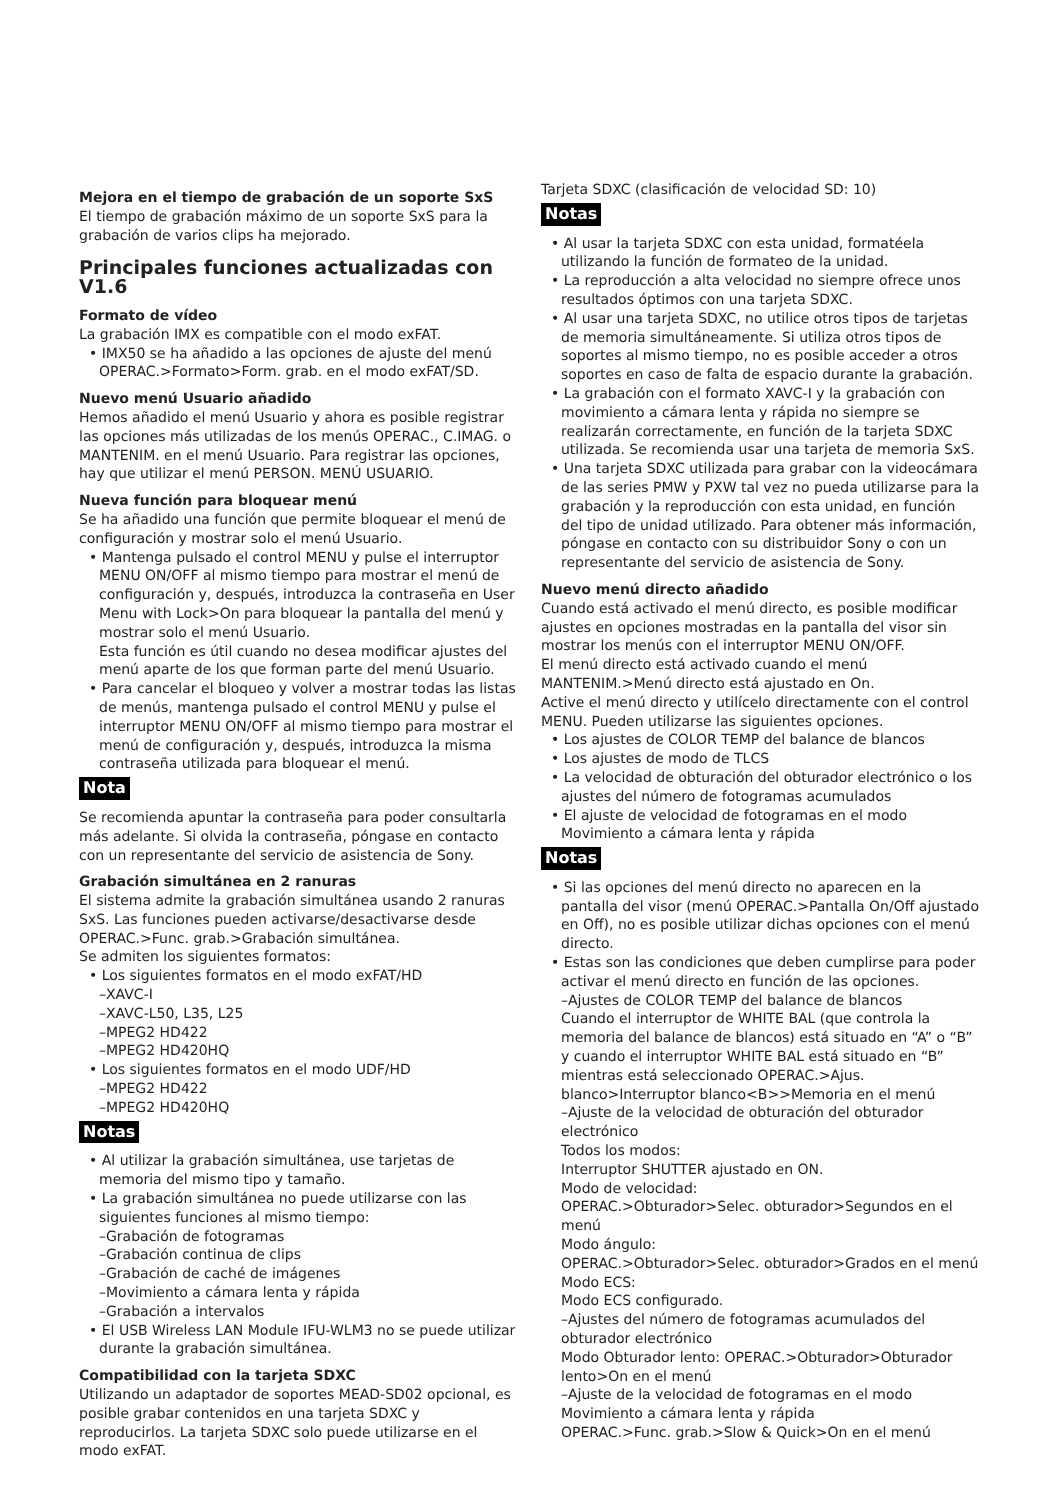Mejora en el tiempo de grabación de un soporte SxS
El tiempo de grabación máximo de un soporte SxS para la grabación de varios clips ha mejorado.
Principales funciones actualizadas con V1.6
Formato de vídeo
La grabación IMX es compatible con el modo exFAT.
• IMX50 se ha añadido a las opciones de ajuste del menú OPERAC.>Formato>Form. grab. en el modo exFAT/SD.
Nuevo menú Usuario añadido
Hemos añadido el menú Usuario y ahora es posible registrar las opciones más utilizadas de los menús OPERAC., C.IMAG. o MANTENIM. en el menú Usuario. Para registrar las opciones, hay que utilizar el menú PERSON. MENÚ USUARIO.
Nueva función para bloquear menú
Se ha añadido una función que permite bloquear el menú de configuración y mostrar solo el menú Usuario.
• Mantenga pulsado el control MENU y pulse el interruptor MENU ON/OFF al mismo tiempo para mostrar el menú de configuración y, después, introduzca la contraseña en User Menu with Lock>On para bloquear la pantalla del menú y mostrar solo el menú Usuario.
Esta función es útil cuando no desea modificar ajustes del menú aparte de los que forman parte del menú Usuario.
• Para cancelar el bloqueo y volver a mostrar todas las listas de menús, mantenga pulsado el control MENU y pulse el interruptor MENU ON/OFF al mismo tiempo para mostrar el menú de configuración y, después, introduzca la misma contraseña utilizada para bloquear el menú.
Nota
Se recomienda apuntar la contraseña para poder consultarla más adelante. Si olvida la contraseña, póngase en contacto con un representante del servicio de asistencia de Sony.
Grabación simultánea en 2 ranuras
El sistema admite la grabación simultánea usando 2 ranuras SxS. Las funciones pueden activarse/desactivarse desde OPERAC.>Func. grab.>Grabación simultánea.
Se admiten los siguientes formatos:
• Los siguientes formatos en el modo exFAT/HD
–XAVC-I
–XAVC-L50, L35, L25
–MPEG2 HD422
–MPEG2 HD420HQ
• Los siguientes formatos en el modo UDF/HD
–MPEG2 HD422
–MPEG2 HD420HQ
Notas
• Al utilizar la grabación simultánea, use tarjetas de memoria del mismo tipo y tamaño.
• La grabación simultánea no puede utilizarse con las siguientes funciones al mismo tiempo:
–Grabación de fotogramas
–Grabación continua de clips
–Grabación de caché de imágenes
–Movimiento a cámara lenta y rápida
–Grabación a intervalos
• El USB Wireless LAN Module IFU-WLM3 no se puede utilizar durante la grabación simultánea.
Compatibilidad con la tarjeta SDXC
Utilizando un adaptador de soportes MEAD-SD02 opcional, es posible grabar contenidos en una tarjeta SDXC y reproducirlos. La tarjeta SDXC solo puede utilizarse en el modo exFAT.
Tarjeta SDXC (clasificación de velocidad SD: 10)
Notas
• Al usar la tarjeta SDXC con esta unidad, formatéela utilizando la función de formateo de la unidad.
• La reproducción a alta velocidad no siempre ofrece unos resultados óptimos con una tarjeta SDXC.
• Al usar una tarjeta SDXC, no utilice otros tipos de tarjetas de memoria simultáneamente. Si utiliza otros tipos de soportes al mismo tiempo, no es posible acceder a otros soportes en caso de falta de espacio durante la grabación.
• La grabación con el formato XAVC-I y la grabación con movimiento a cámara lenta y rápida no siempre se realizarán correctamente, en función de la tarjeta SDXC utilizada. Se recomienda usar una tarjeta de memoria SxS.
• Una tarjeta SDXC utilizada para grabar con la videocámara de las series PMW y PXW tal vez no pueda utilizarse para la grabación y la reproducción con esta unidad, en función del tipo de unidad utilizado. Para obtener más información, póngase en contacto con su distribuidor Sony o con un representante del servicio de asistencia de Sony.
Nuevo menú directo añadido
Cuando está activado el menú directo, es posible modificar ajustes en opciones mostradas en la pantalla del visor sin mostrar los menús con el interruptor MENU ON/OFF.
El menú directo está activado cuando el menú MANTENIM.>Menú directo está ajustado en On.
Active el menú directo y utilícelo directamente con el control MENU. Pueden utilizarse las siguientes opciones.
• Los ajustes de COLOR TEMP del balance de blancos
• Los ajustes de modo de TLCS
• La velocidad de obturación del obturador electrónico o los ajustes del número de fotogramas acumulados
• El ajuste de velocidad de fotogramas en el modo Movimiento a cámara lenta y rápida
Notas
• Si las opciones del menú directo no aparecen en la pantalla del visor (menú OPERAC.>Pantalla On/Off ajustado en Off), no es posible utilizar dichas opciones con el menú directo.
• Estas son las condiciones que deben cumplirse para poder activar el menú directo en función de las opciones.
–Ajustes de COLOR TEMP del balance de blancos
Cuando el interruptor de WHITE BAL (que controla la memoria del balance de blancos) está situado en “A” o “B” y cuando el interruptor WHITE BAL está situado en “B” mientras está seleccionado OPERAC.>Ajus. blanco>Interruptor blanco<B>>Memoria en el menú
–Ajuste de la velocidad de obturación del obturador electrónico
Todos los modos:
Interruptor SHUTTER ajustado en ON.
Modo de velocidad:
OPERAC.>Obturador>Selec. obturador>Segundos en el menú
Modo ángulo:
OPERAC.>Obturador>Selec. obturador>Grados en el menú
Modo ECS:
Modo ECS configurado.
–Ajustes del número de fotogramas acumulados del obturador electrónico
Modo Obturador lento: OPERAC.>Obturador>Obturador lento>On en el menú
–Ajuste de la velocidad de fotogramas en el modo Movimiento a cámara lenta y rápida
OPERAC.>Func. grab.>Slow & Quick>On en el menú